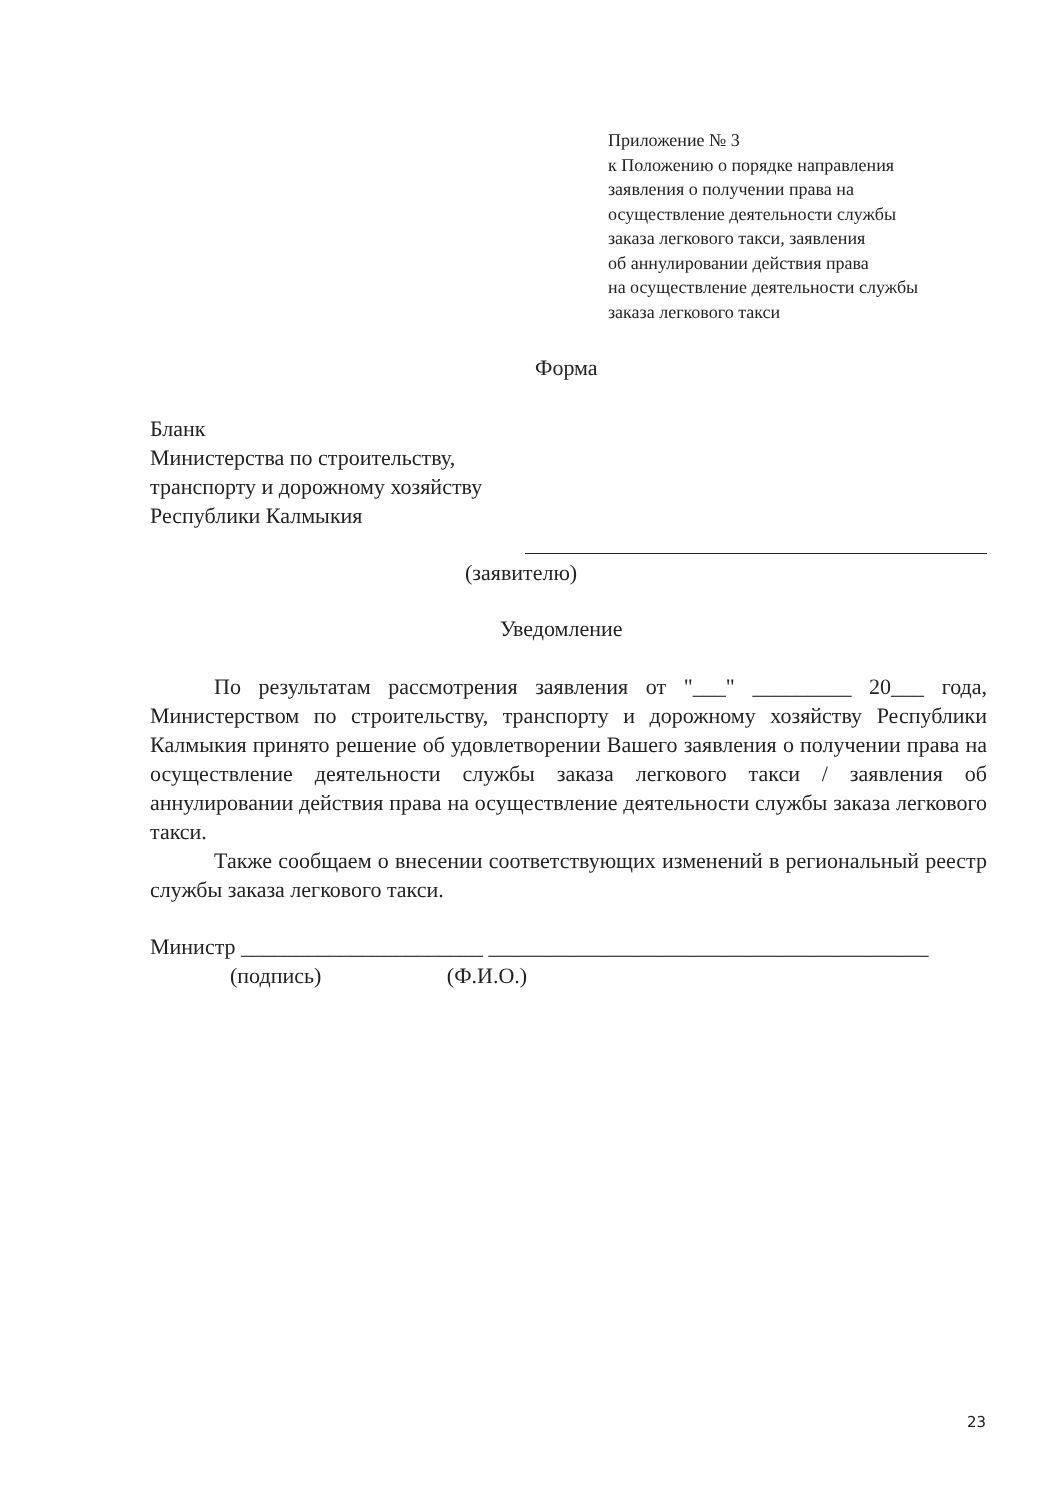Приложение № 3
к Положению о порядке направления
заявления о получении права на
осуществление деятельности службы
заказа легкового такси, заявления
об аннулировании действия права
на осуществление деятельности службы
заказа легкового такси
Форма
Бланк
Министерства по строительству,
транспорту и дорожному хозяйству
Республики Калмыкия
(заявителю)
Уведомление
По результатам рассмотрения заявления от "___" _________ 20___ года, Министерством по строительству, транспорту и дорожному хозяйству Республики Калмыкия принято решение об удовлетворении Вашего заявления о получении права на осуществление деятельности службы заказа легкового такси / заявления об аннулировании действия права на осуществление деятельности службы заказа легкового такси.
Также сообщаем о внесении соответствующих изменений в региональный реестр службы заказа легкового такси.
Министр ______________________ ________________________________________
(подпись) (Ф.И.О.)
23